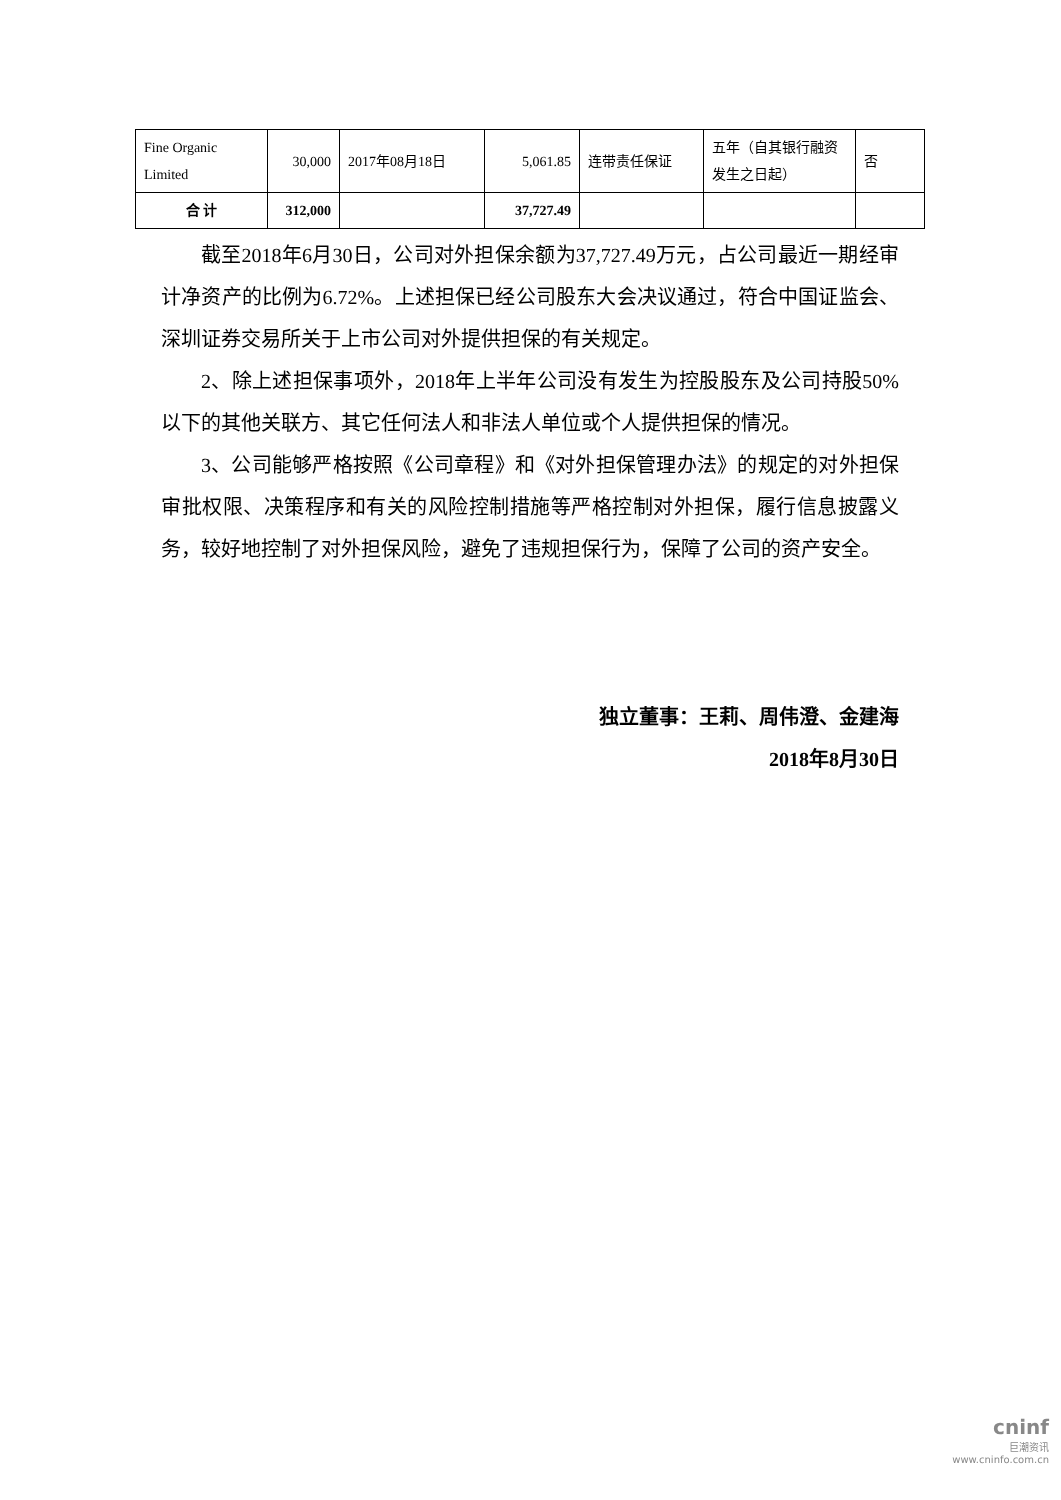| Fine Organic Limited | 30,000 | 2017年08月18日 | 5,061.85 | 连带责任保证 | 五年（自其银行融资发生之日起） | 否 |
| 合 计 | 312,000 | | 37,727.49 | | | |
截至2018年6月30日，公司对外担保余额为37,727.49万元，占公司最近一期经审计净资产的比例为6.72%。上述担保已经公司股东大会决议通过，符合中国证监会、深圳证券交易所关于上市公司对外提供担保的有关规定。
2、除上述担保事项外，2018年上半年公司没有发生为控股股东及公司持股50%以下的其他关联方、其它任何法人和非法人单位或个人提供担保的情况。
3、公司能够严格按照《公司章程》和《对外担保管理办法》的规定的对外担保审批权限、决策程序和有关的风险控制措施等严格控制对外担保，履行信息披露义务，较好地控制了对外担保风险，避免了违规担保行为，保障了公司的资产安全。
独立董事：王莉、周伟澄、金建海
2018年8月30日
cninf
巨潮资讯
www.cninfo.com.cn